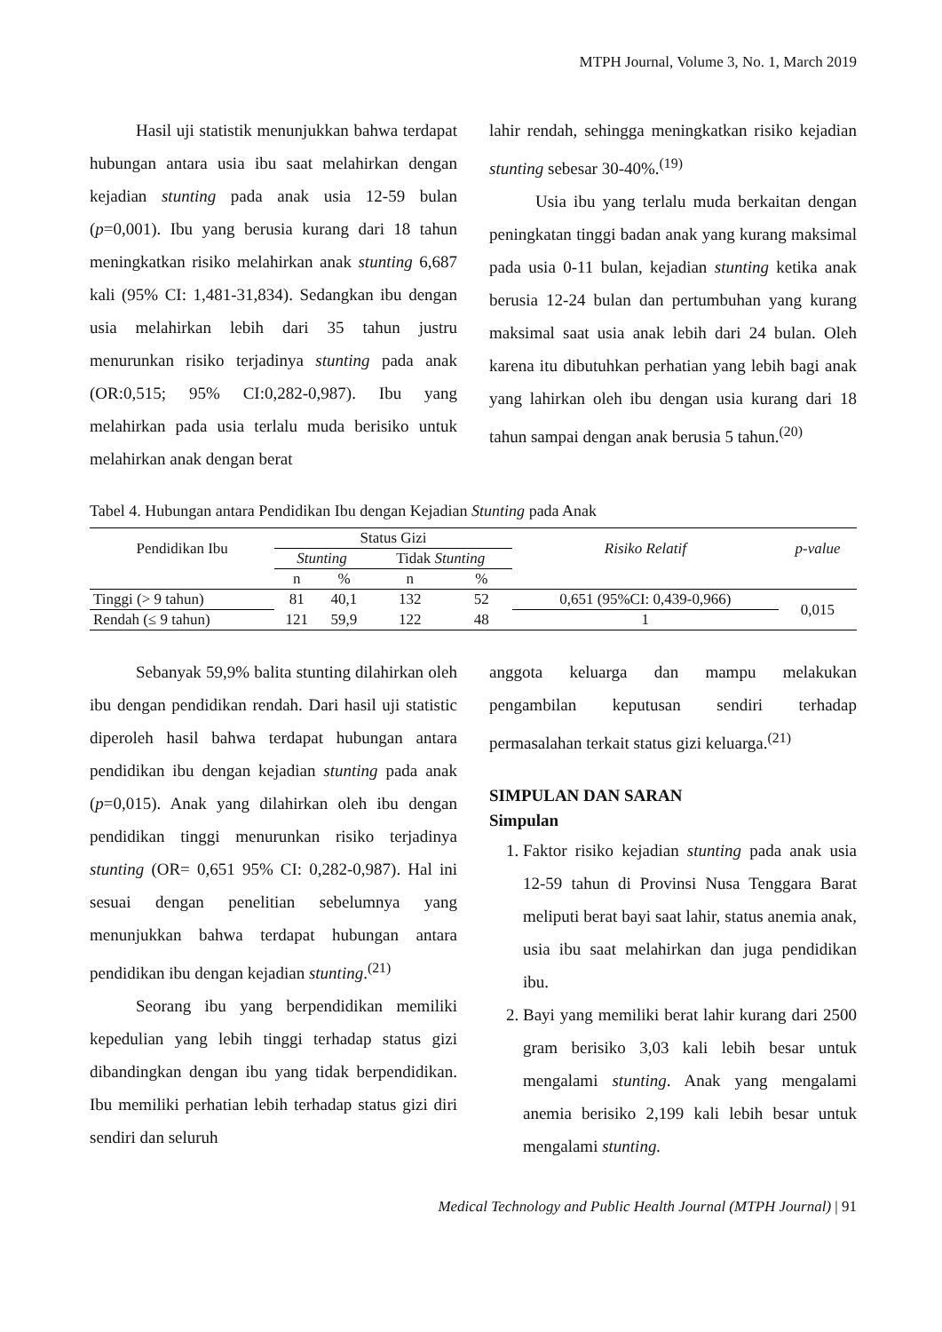MTPH Journal, Volume 3, No. 1, March 2019
Hasil uji statistik menunjukkan bahwa terdapat hubungan antara usia ibu saat melahirkan dengan kejadian stunting pada anak usia 12-59 bulan (p=0,001). Ibu yang berusia kurang dari 18 tahun meningkatkan risiko melahirkan anak stunting 6,687 kali (95% CI: 1,481-31,834). Sedangkan ibu dengan usia melahirkan lebih dari 35 tahun justru menurunkan risiko terjadinya stunting pada anak (OR:0,515; 95% CI:0,282-0,987). Ibu yang melahirkan pada usia terlalu muda berisiko untuk melahirkan anak dengan berat
lahir rendah, sehingga meningkatkan risiko kejadian stunting sebesar 30-40%.<sup>(19)</sup>
Usia ibu yang terlalu muda berkaitan dengan peningkatan tinggi badan anak yang kurang maksimal pada usia 0-11 bulan, kejadian stunting ketika anak berusia 12-24 bulan dan pertumbuhan yang kurang maksimal saat usia anak lebih dari 24 bulan. Oleh karena itu dibutuhkan perhatian yang lebih bagi anak yang lahirkan oleh ibu dengan usia kurang dari 18 tahun sampai dengan anak berusia 5 tahun.<sup>(20)</sup>
Tabel 4. Hubungan antara Pendidikan Ibu dengan Kejadian Stunting pada Anak
| Pendidikan Ibu | Status Gizi | | | | Risiko Relatif | p-value |
| --- | --- | --- | --- | --- | --- | --- |
| | Stunting | | Tidak Stunting | | | |
| | n | % | n | % | | |
| Tinggi (> 9 tahun) | 81 | 40,1 | 132 | 52 | 0,651 (95%CI: 0,439-0,966) | 0,015 |
| Rendah (≤ 9 tahun) | 121 | 59,9 | 122 | 48 | 1 | |
Sebanyak 59,9% balita stunting dilahirkan oleh ibu dengan pendidikan rendah. Dari hasil uji statistic diperoleh hasil bahwa terdapat hubungan antara pendidikan ibu dengan kejadian stunting pada anak (p=0,015). Anak yang dilahirkan oleh ibu dengan pendidikan tinggi menurunkan risiko terjadinya stunting (OR= 0,651 95% CI: 0,282-0,987). Hal ini sesuai dengan penelitian sebelumnya yang menunjukkan bahwa terdapat hubungan antara pendidikan ibu dengan kejadian stunting.<sup>(21)</sup>
Seorang ibu yang berpendidikan memiliki kepedulian yang lebih tinggi terhadap status gizi dibandingkan dengan ibu yang tidak berpendidikan. Ibu memiliki perhatian lebih terhadap status gizi diri sendiri dan seluruh
anggota keluarga dan mampu melakukan pengambilan keputusan sendiri terhadap permasalahan terkait status gizi keluarga.<sup>(21)</sup>
SIMPULAN DAN SARAN
Simpulan
1. Faktor risiko kejadian stunting pada anak usia 12-59 tahun di Provinsi Nusa Tenggara Barat meliputi berat bayi saat lahir, status anemia anak, usia ibu saat melahirkan dan juga pendidikan ibu.
2. Bayi yang memiliki berat lahir kurang dari 2500 gram berisiko 3,03 kali lebih besar untuk mengalami stunting. Anak yang mengalami anemia berisiko 2,199 kali lebih besar untuk mengalami stunting.
Medical Technology and Public Health Journal (MTPH Journal) | 91